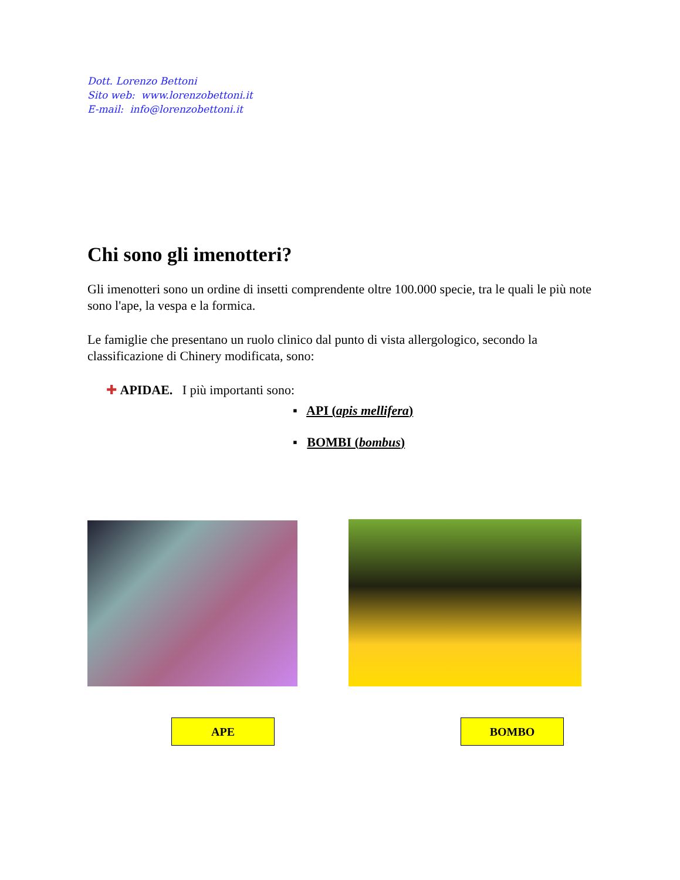Dott. Lorenzo Bettoni
Sito web: www.lorenzobettoni.it
E-mail: info@lorenzobettoni.it
Chi sono gli imenotteri?
Gli imenotteri sono un ordine di insetti comprendente oltre 100.000 specie, tra le quali le più note sono l'ape, la vespa e la formica.
Le famiglie che presentano un ruolo clinico dal punto di vista allergologico, secondo la classificazione di Chinery modificata, sono:
✚ APIDAE. I più importanti sono:
▪ API (apis mellifera)
▪ BOMBI (bombus)
APE BOMBO